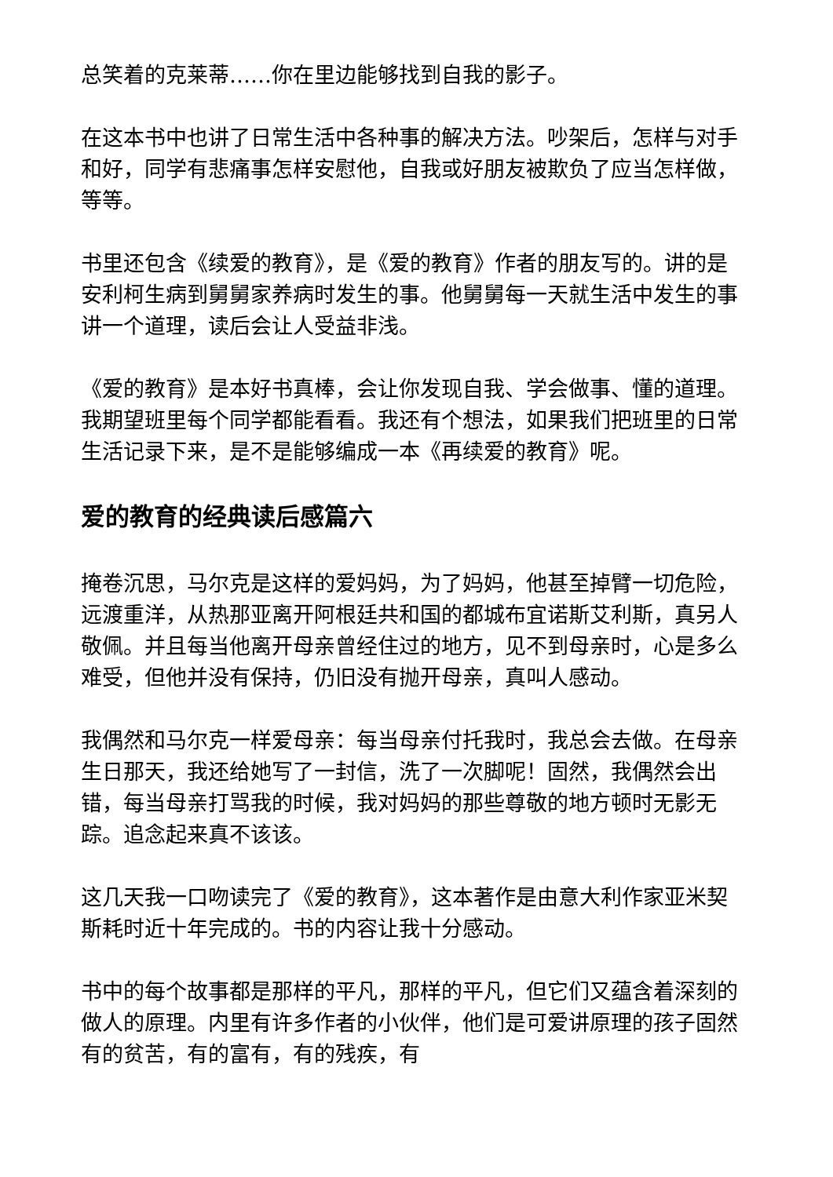总笑着的克莱蒂……你在里边能够找到自我的影子。
在这本书中也讲了日常生活中各种事的解决方法。吵架后，怎样与对手和好，同学有悲痛事怎样安慰他，自我或好朋友被欺负了应当怎样做，等等。
书里还包含《续爱的教育》，是《爱的教育》作者的朋友写的。讲的是安利柯生病到舅舅家养病时发生的事。他舅舅每一天就生活中发生的事讲一个道理，读后会让人受益非浅。
《爱的教育》是本好书真棒，会让你发现自我、学会做事、懂的道理。我期望班里每个同学都能看看。我还有个想法，如果我们把班里的日常生活记录下来，是不是能够编成一本《再续爱的教育》呢。
爱的教育的经典读后感篇六
掩卷沉思，马尔克是这样的爱妈妈，为了妈妈，他甚至掉臂一切危险，远渡重洋，从热那亚离开阿根廷共和国的都城布宜诺斯艾利斯，真另人敬佩。并且每当他离开母亲曾经住过的地方，见不到母亲时，心是多么难受，但他并没有保持，仍旧没有抛开母亲，真叫人感动。
我偶然和马尔克一样爱母亲：每当母亲付托我时，我总会去做。在母亲生日那天，我还给她写了一封信，洗了一次脚呢！固然，我偶然会出错，每当母亲打骂我的时候，我对妈妈的那些尊敬的地方顿时无影无踪。追念起来真不该该。
这几天我一口吻读完了《爱的教育》，这本著作是由意大利作家亚米契斯耗时近十年完成的。书的内容让我十分感动。
书中的每个故事都是那样的平凡，那样的平凡，但它们又蕴含着深刻的做人的原理。内里有许多作者的小伙伴，他们是可爱讲原理的孩子固然有的贫苦，有的富有，有的残疾，有